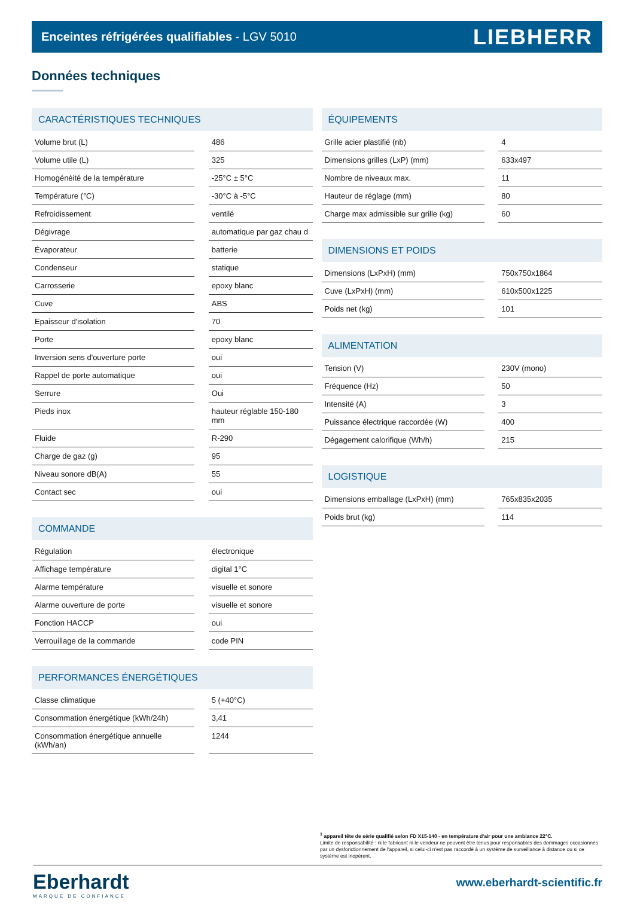Enceintes réfrigérées qualifiables - LGV 5010
LIEBHERR
Données techniques
CARACTÉRISTIQUES TECHNIQUES
| Volume brut (L) | | 486 |
| Volume utile (L) | | 325 |
| Homogénéité de la température | | -25°C ± 5°C |
| Température (°C) | | -30°C à -5°C |
| Refroidissement | | ventilé |
| Dégivrage | | automatique par gaz chau d |
| Évaporateur | | batterie |
| Condenseur | | statique |
| Carrosserie | | epoxy blanc |
| Cuve | | ABS |
| Epaisseur d'isolation | | 70 |
| Porte | | epoxy blanc |
| Inversion sens d'ouverture porte | | oui |
| Rappel de porte automatique | | oui |
| Serrure | | Oui |
| Pieds inox | | hauteur réglable 150-180 mm |
| Fluide | | R-290 |
| Charge de gaz (g) | | 95 |
| Niveau sonore dB(A) | | 55 |
| Contact sec | | oui |
COMMANDE
| Régulation | | électronique |
| Affichage température | | digital 1°C |
| Alarme température | | visuelle et sonore |
| Alarme ouverture de porte | | visuelle et sonore |
| Fonction HACCP | | oui |
| Verrouillage de la commande | | code PIN |
PERFORMANCES ÉNERGÉTIQUES
| Classe climatique | | 5 (+40°C) |
| Consommation énergétique (kWh/24h) | | 3,41 |
| Consommation énergétique annuelle (kWh/an) | | 1244 |
ÉQUIPEMENTS
| Grille acier plastifié (nb) | | 4 |
| Dimensions grilles (LxP) (mm) | | 633x497 |
| Nombre de niveaux max. | | 11 |
| Hauteur de réglage (mm) | | 80 |
| Charge max admissible sur grille (kg) | | 60 |
DIMENSIONS ET POIDS
| Dimensions (LxPxH) (mm) | | 750x750x1864 |
| Cuve (LxPxH) (mm) | | 610x500x1225 |
| Poids net (kg) | | 101 |
ALIMENTATION
| Tension (V) | | 230V (mono) |
| Fréquence (Hz) | | 50 |
| Intensité (A) | | 3 |
| Puissance électrique raccordée (W) | | 400 |
| Dégagement calorifique (Wh/h) | | 215 |
LOGISTIQUE
| Dimensions emballage (LxPxH) (mm) | | 765x835x2035 |
| Poids brut (kg) | | 114 |
<sup>1</sup> appareil tête de série qualifié selon FD X15-140 - en température d'air pour une ambiance 22°C.
Limite de responsabilité : ni le fabricant ni le vendeur ne peuvent être tenus pour responsables des dommages occasionnés par un dysfonctionnement de l'appareil, si celui-ci n'est pas raccordé à un système de surveillance à distance ou si ce système est inopérent.
Eberhardt
MARQUE DE CONFIANCE
www.eberhardt-scientific.fr